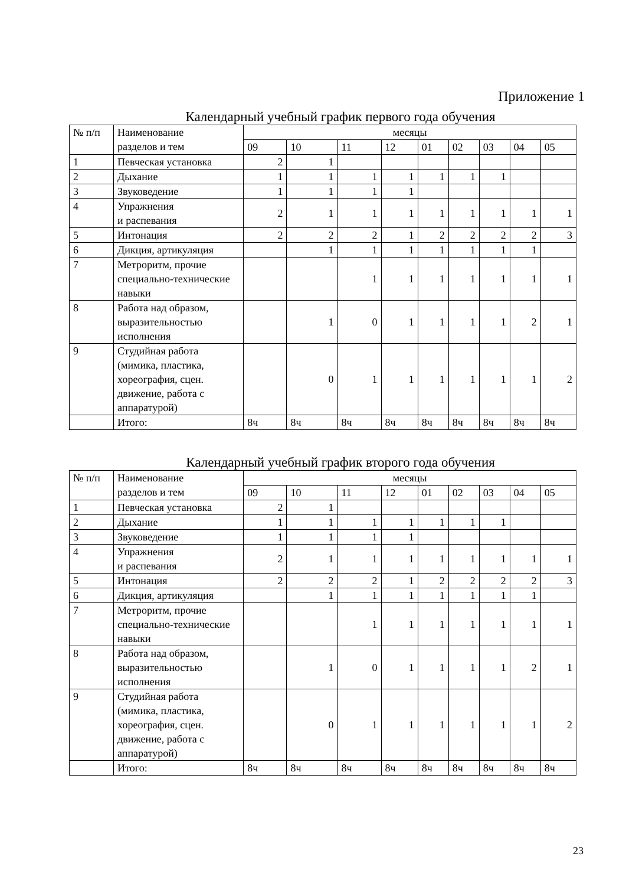Приложение 1
Календарный учебный график первого года обучения
| № п/п | Наименование разделов и тем | месяцы | | | | | | | | |
| | | 09 | 10 | 11 | 12 | 01 | 02 | 03 | 04 | 05 |
| 1 | Певческая установка | 2 | 1 | | | | | | | |
| 2 | Дыхание | 1 | 1 | 1 | 1 | 1 | 1 | 1 | | |
| 3 | Звуковедение | 1 | 1 | 1 | 1 | | | | | |
| 4 | Упражнения и распевания | 2 | 1 | 1 | 1 | 1 | 1 | 1 | 1 | 1 |
| 5 | Интонация | 2 | 2 | 2 | 1 | 2 | 2 | 2 | 2 | 3 |
| 6 | Дикция, артикуляция | | 1 | 1 | 1 | 1 | 1 | 1 | 1 | |
| 7 | Метроритм, прочие специально-технические навыки | | | 1 | 1 | 1 | 1 | 1 | 1 | 1 |
| 8 | Работа над образом, выразительностью исполнения | | 1 | 0 | 1 | 1 | 1 | 1 | 2 | 1 |
| 9 | Студийная работа (мимика, пластика, хореография, сцен. движение, работа с аппаратурой) | | 0 | 1 | 1 | 1 | 1 | 1 | 1 | 2 |
| | Итого: | 8ч | 8ч | 8ч | 8ч | 8ч | 8ч | 8ч | 8ч | 8ч |
Календарный учебный график второго года обучения
| № п/п | Наименование разделов и тем | месяцы | | | | | | | | |
| | | 09 | 10 | 11 | 12 | 01 | 02 | 03 | 04 | 05 |
| 1 | Певческая установка | 2 | 1 | | | | | | | |
| 2 | Дыхание | 1 | 1 | 1 | 1 | 1 | 1 | 1 | | |
| 3 | Звуковедение | 1 | 1 | 1 | 1 | | | | | |
| 4 | Упражнения и распевания | 2 | 1 | 1 | 1 | 1 | 1 | 1 | 1 | 1 |
| 5 | Интонация | 2 | 2 | 2 | 1 | 2 | 2 | 2 | 2 | 3 |
| 6 | Дикция, артикуляция | | 1 | 1 | 1 | 1 | 1 | 1 | 1 | |
| 7 | Метроритм, прочие специально-технические навыки | | | 1 | 1 | 1 | 1 | 1 | 1 | 1 |
| 8 | Работа над образом, выразительностью исполнения | | 1 | 0 | 1 | 1 | 1 | 1 | 2 | 1 |
| 9 | Студийная работа (мимика, пластика, хореография, сцен. движение, работа с аппаратурой) | | 0 | 1 | 1 | 1 | 1 | 1 | 1 | 2 |
| | Итого: | 8ч | 8ч | 8ч | 8ч | 8ч | 8ч | 8ч | 8ч | 8ч |
23